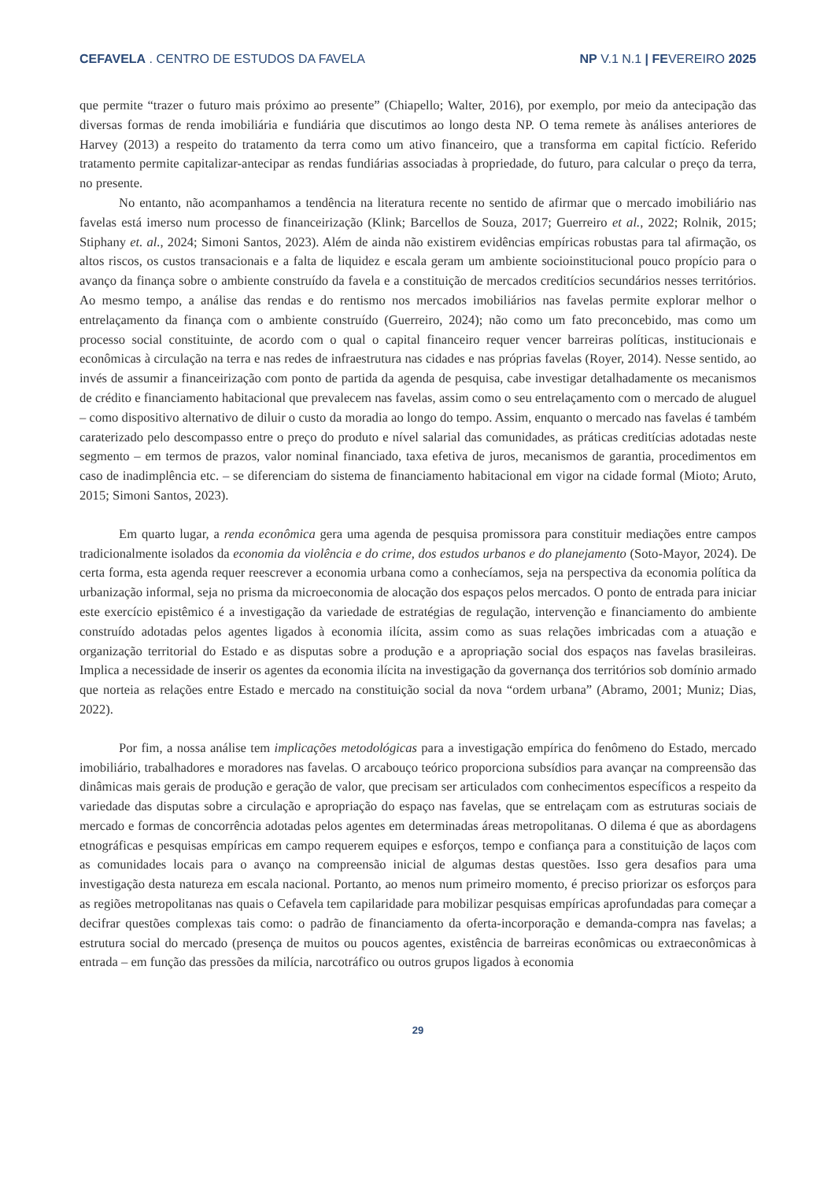CEFAVELA . CENTRO DE ESTUDOS DA FAVELA NP V.1 N.1 | FEVEREIRO 2025
que permite “trazer o futuro mais próximo ao presente” (Chiapello; Walter, 2016), por exemplo, por meio da antecipação das diversas formas de renda imobiliária e fundiária que discutimos ao longo desta NP. O tema remete às análises anteriores de Harvey (2013) a respeito do tratamento da terra como um ativo financeiro, que a transforma em capital fictício. Referido tratamento permite capitalizar-antecipar as rendas fundiárias associadas à propriedade, do futuro, para calcular o preço da terra, no presente.
No entanto, não acompanhamos a tendência na literatura recente no sentido de afirmar que o mercado imobiliário nas favelas está imerso num processo de financeirização (Klink; Barcellos de Souza, 2017; Guerreiro et al., 2022; Rolnik, 2015; Stiphany et. al., 2024; Simoni Santos, 2023). Além de ainda não existirem evidências empíricas robustas para tal afirmação, os altos riscos, os custos transacionais e a falta de liquidez e escala geram um ambiente socioinstitucional pouco propício para o avanço da finança sobre o ambiente construído da favela e a constituição de mercados creditícios secundários nesses territórios. Ao mesmo tempo, a análise das rendas e do rentismo nos mercados imobiliários nas favelas permite explorar melhor o entrelaçamento da finança com o ambiente construído (Guerreiro, 2024); não como um fato preconcebido, mas como um processo social constituinte, de acordo com o qual o capital financeiro requer vencer barreiras políticas, institucionais e econômicas à circulação na terra e nas redes de infraestrutura nas cidades e nas próprias favelas (Royer, 2014). Nesse sentido, ao invés de assumir a financeirização com ponto de partida da agenda de pesquisa, cabe investigar detalhadamente os mecanismos de crédito e financiamento habitacional que prevalecem nas favelas, assim como o seu entrelaçamento com o mercado de aluguel – como dispositivo alternativo de diluir o custo da moradia ao longo do tempo. Assim, enquanto o mercado nas favelas é também caraterizado pelo descompasso entre o preço do produto e nível salarial das comunidades, as práticas creditícias adotadas neste segmento – em termos de prazos, valor nominal financiado, taxa efetiva de juros, mecanismos de garantia, procedimentos em caso de inadimplência etc. – se diferenciam do sistema de financiamento habitacional em vigor na cidade formal (Mioto; Aruto, 2015; Simoni Santos, 2023).
Em quarto lugar, a renda econômica gera uma agenda de pesquisa promissora para constituir mediações entre campos tradicionalmente isolados da economia da violência e do crime, dos estudos urbanos e do planejamento (Soto-Mayor, 2024). De certa forma, esta agenda requer reescrever a economia urbana como a conhecíamos, seja na perspectiva da economia política da urbanização informal, seja no prisma da microeconomia de alocação dos espaços pelos mercados. O ponto de entrada para iniciar este exercício epistêmico é a investigação da variedade de estratégias de regulação, intervenção e financiamento do ambiente construído adotadas pelos agentes ligados à economia ilícita, assim como as suas relações imbricadas com a atuação e organização territorial do Estado e as disputas sobre a produção e a apropriação social dos espaços nas favelas brasileiras. Implica a necessidade de inserir os agentes da economia ilícita na investigação da governança dos territórios sob domínio armado que norteia as relações entre Estado e mercado na constituição social da nova “ordem urbana” (Abramo, 2001; Muniz; Dias, 2022).
Por fim, a nossa análise tem implicações metodológicas para a investigação empírica do fenômeno do Estado, mercado imobiliário, trabalhadores e moradores nas favelas. O arcabouço teórico proporciona subsídios para avançar na compreensão das dinâmicas mais gerais de produção e geração de valor, que precisam ser articulados com conhecimentos específicos a respeito da variedade das disputas sobre a circulação e apropriação do espaço nas favelas, que se entrelaçam com as estruturas sociais de mercado e formas de concorrência adotadas pelos agentes em determinadas áreas metropolitanas. O dilema é que as abordagens etnográficas e pesquisas empíricas em campo requerem equipes e esforços, tempo e confiança para a constituição de laços com as comunidades locais para o avanço na compreensão inicial de algumas destas questões. Isso gera desafios para uma investigação desta natureza em escala nacional. Portanto, ao menos num primeiro momento, é preciso priorizar os esforços para as regiões metropolitanas nas quais o Cefavela tem capilaridade para mobilizar pesquisas empíricas aprofundadas para começar a decifrar questões complexas tais como: o padrão de financiamento da oferta-incorporação e demanda-compra nas favelas; a estrutura social do mercado (presença de muitos ou poucos agentes, existência de barreiras econômicas ou extraeconômicas à entrada – em função das pressões da milícia, narcotráfico ou outros grupos ligados à economia
29